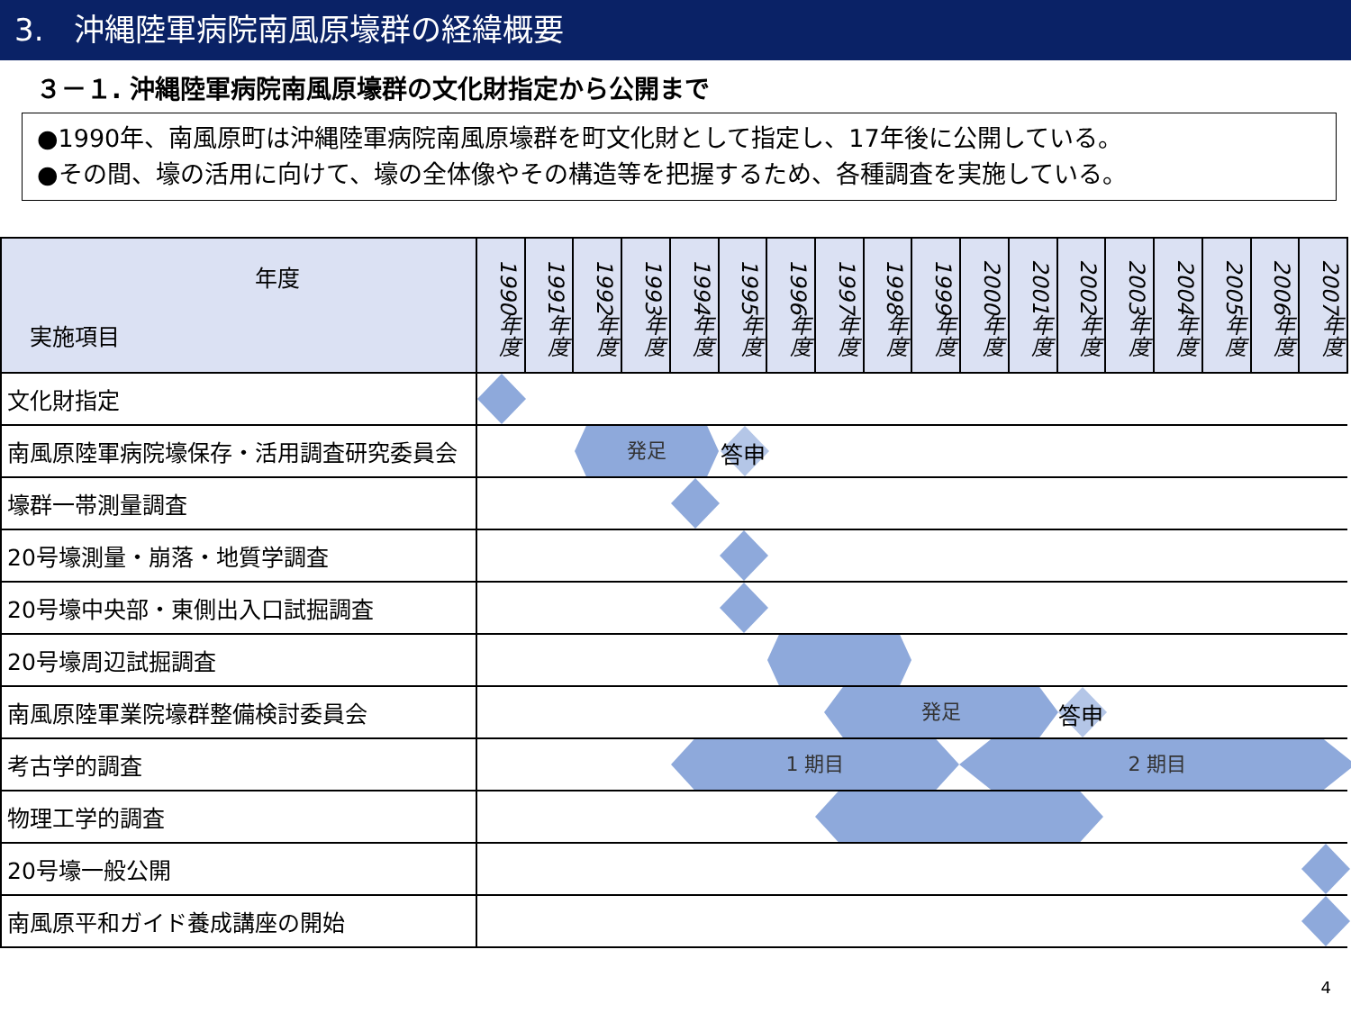3.　沖縄陸軍病院南風原壕群の経緯概要
３－１. 沖縄陸軍病院南風原壕群の文化財指定から公開まで
●1990年、南風原町は沖縄陸軍病院南風原壕群を町文化財として指定し、17年後に公開している。
●その間、壕の活用に向けて、壕の全体像やその構造等を把握するため、各種調査を実施している。
| 年度 実施項目 | 1990年度 | 1991年度 | 1992年度 | 1993年度 | 1994年度 | 1995年度 | 1996年度 | 1997年度 | 1998年度 | 1999年度 | 2000年度 | 2001年度 | 2002年度 | 2003年度 | 2004年度 | 2005年度 | 2006年度 | 2007年度 |
| --- | --- | --- | --- | --- | --- | --- | --- | --- | --- | --- | --- | --- | --- | --- | --- | --- | --- | --- |
| 文化財指定 | | | | | | | | | | | | | | | | | | |
| 南風原陸軍病院壕保存・活用調査研究委員会 | 発足 答申 | | | | | | | | | | | | | | | | | |
| 壕群一帯測量調査 | | | | | | | | | | | | | | | | | | |
| 20号壕測量・崩落・地質学調査 | | | | | | | | | | | | | | | | | | |
| 20号壕中央部・東側出入口試掘調査 | | | | | | | | | | | | | | | | | | |
| 20号壕周辺試掘調査 | | | | | | | | | | | | | | | | | | |
| 南風原陸軍業院壕群整備検討委員会 | 発足 答申 | | | | | | | | | | | | | | | | | |
| 考古学的調査 | 1 期目 2 期目 | | | | | | | | | | | | | | | | | |
| 物理工学的調査 | | | | | | | | | | | | | | | | | | |
| 20号壕一般公開 | | | | | | | | | | | | | | | | | | |
| 南風原平和ガイド養成講座の開始 | | | | | | | | | | | | | | | | | | |
4